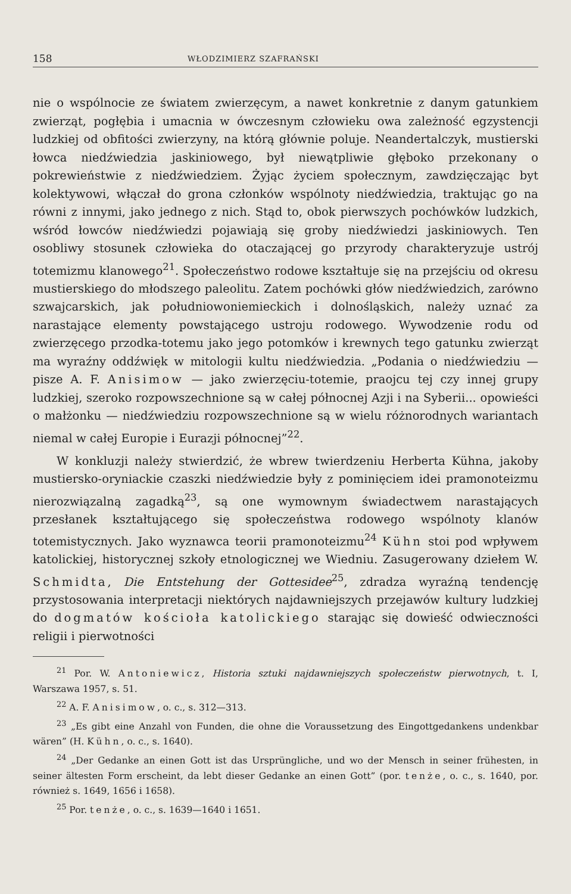158 WŁODZIMIERZ SZAFRAŃSKI
nie o wspólnocie ze światem zwierzęcym, a nawet konkretnie z danym gatunkiem zwierząt, pogłębia i umacnia w ówczesnym człowieku owa zależność egzystencji ludzkiej od obfitości zwierzyny, na którą głównie poluje. Neandertalczyk, mustierski łowca niedźwiedzia jaskiniowego, był niewątpliwie głęboko przekonany o pokrewieństwie z niedźwiedziem. Żyjąc życiem społecznym, zawdzięczając byt kolektywowi, włączał do grona członków wspólnoty niedźwiedzia, traktując go na równi z innymi, jako jednego z nich. Stąd to, obok pierwszych pochówków ludzkich, wśród łowców niedźwiedzi pojawiają się groby niedźwiedzi jaskiniowych. Ten osobliwy stosunek człowieka do otaczającej go przyrody charakteryzuje ustrój totemizmu klanowego<sup>21</sup>. Społeczeństwo rodowe kształtuje się na przejściu od okresu mustierskiego do młodszego paleolitu. Zatem pochówki głów niedźwiedzich, zarówno szwajcarskich, jak południowoniemieckich i dolnośląskich, należy uznać za narastające elementy powstającego ustroju rodowego. Wywodzenie rodu od zwierzęcego przodka-totemu jako jego potomków i krewnych tego gatunku zwierząt ma wyraźny oddźwięk w mitologii kultu niedźwiedzia. „Podania o niedźwiedziu — pisze A. F. Anisimow — jako zwierzęciu-totemie, praojcu tej czy innej grupy ludzkiej, szeroko rozpowszechnione są w całej północnej Azji i na Syberii... opowieści o małżonku — niedźwiedziu rozpowszechnione są w wielu różnorodnych wariantach niemal w całej Europie i Eurazji północnej”<sup>22</sup>.
W konkluzji należy stwierdzić, że wbrew twierdzeniu Herberta Kühna, jakoby mustiersko-oryniackie czaszki niedźwiedzie były z pominięciem idei pramonoteizmu nierozwiązalną zagadką<sup>23</sup>, są one wymownym świadectwem narastających przesłanek kształtującego się społeczeństwa rodowego wspólnoty klanów totemistycznych. Jako wyznawca teorii pramonoteizmu<sup>24</sup> Kühn stoi pod wpływem katolickiej, historycznej szkoły etnologicznej we Wiedniu. Zasugerowany dziełem W. Schmidta, Die Entstehung der Gottesidee<sup>25</sup>, zdradza wyraźną tendencję przystosowania interpretacji niektórych najdawniejszych przejawów kultury ludzkiej do dogmatów kościoła katolickiego starając się dowieść odwieczności religii i pierwotności
<sup>21</sup> Por. W. Antoniewicz, Historia sztuki najdawniejszych społeczeństw pierwotnych, t. I, Warszawa 1957, s. 51.
<sup>22</sup> A. F. Anisimow, o. c., s. 312—313.
<sup>23</sup> „Es gibt eine Anzahl von Funden, die ohne die Voraussetzung des Eingottgedankens undenkbar wären” (H. Kühn, o. c., s. 1640).
<sup>24</sup> „Der Gedanke an einen Gott ist das Ursprüngliche, und wo der Mensch in seiner frühesten, in seiner ältesten Form erscheint, da lebt dieser Gedanke an einen Gott” (por. tenże, o. c., s. 1640, por. również s. 1649, 1656 i 1658).
<sup>25</sup> Por. tenże, o. c., s. 1639—1640 i 1651.